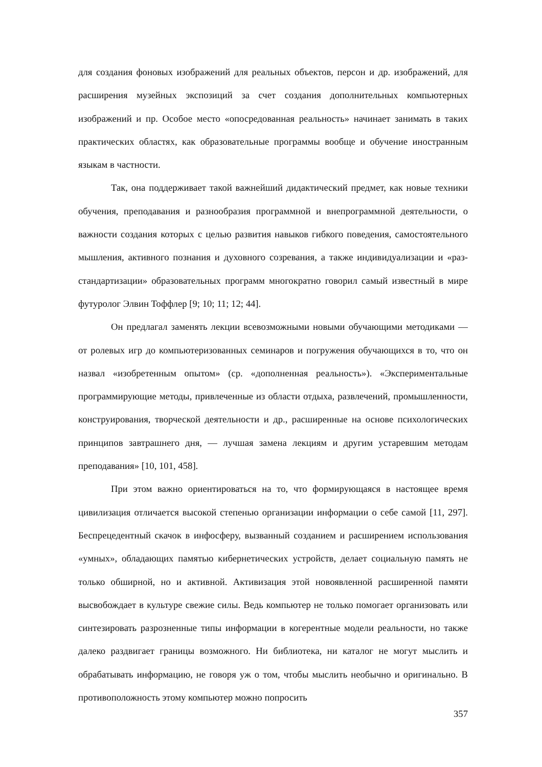для создания фоновых изображений для реальных объектов, персон и др. изображений, для расширения музейных экспозиций за счет создания дополнительных компьютерных изображений и пр. Особое место «опосредованная реальность» начинает занимать в таких практических областях, как образовательные программы вообще и обучение иностранным языкам в частности.
Так, она поддерживает такой важнейший дидактический предмет, как новые техники обучения, преподавания и разнообразия программной и внепрограммной деятельности, о важности создания которых с целью развития навыков гибкого поведения, самостоятельного мышления, активного познания и духовного созревания, а также индивидуализации и «раз-стандартизации» образовательных программ многократно говорил самый известный в мире футуролог Элвин Тоффлер [9; 10; 11; 12; 44].
Он предлагал заменять лекции всевозможными новыми обучающими методиками — от ролевых игр до компьютеризованных семинаров и погружения обучающихся в то, что он назвал «изобретенным опытом» (ср. «дополненная реальность»). «Экспериментальные программирующие методы, привлеченные из области отдыха, развлечений, промышленности, конструирования, творческой деятельности и др., расширенные на основе психологических принципов завтрашнего дня, — лучшая замена лекциям и другим устаревшим методам преподавания» [10, 101, 458].
При этом важно ориентироваться на то, что формирующаяся в настоящее время цивилизация отличается высокой степенью организации информации о себе самой [11, 297]. Беспрецедентный скачок в инфосферу, вызванный созданием и расширением использования «умных», обладающих памятью кибернетических устройств, делает социальную память не только обширной, но и активной. Активизация этой новоявленной расширенной памяти высвобождает в культуре свежие силы. Ведь компьютер не только помогает организовать или синтезировать разрозненные типы информации в когерентные модели реальности, но также далеко раздвигает границы возможного. Ни библиотека, ни каталог не могут мыслить и обрабатывать информацию, не говоря уж о том, чтобы мыслить необычно и оригинально. В противоположность этому компьютер можно попросить
357